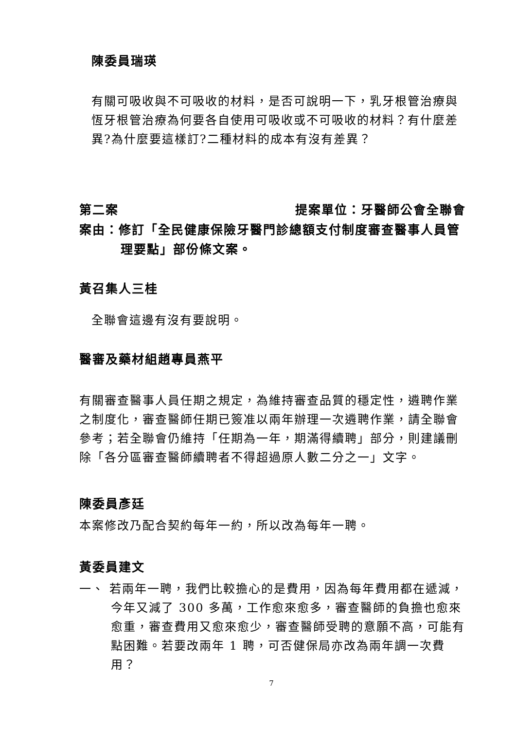陳委員瑞瑛
有關可吸收與不可吸收的材料，是否可說明一下，乳牙根管治療與恆牙根管治療為何要各自使用可吸收或不可吸收的材料？有什麼差異?為什麼要這樣訂?二種材料的成本有沒有差異？
第二案 提案單位：牙醫師公會全聯會
案由：修訂「全民健康保險牙醫門診總額支付制度審查醫事人員管理要點」部份條文案。
黃召集人三桂
全聯會這邊有沒有要說明。
醫審及藥材組趙專員燕平
有關審查醫事人員任期之規定，為維持審查品質的穩定性，遴聘作業之制度化，審查醫師任期已簽准以兩年辦理一次遴聘作業，請全聯會參考；若全聯會仍維持「任期為一年，期滿得續聘」部分，則建議刪除「各分區審查醫師續聘者不得超過原人數二分之一」文字。
陳委員彥廷
本案修改乃配合契約每年一約，所以改為每年一聘。
黃委員建文
一、 若兩年一聘，我們比較擔心的是費用，因為每年費用都在遞減，今年又減了 300 多萬，工作愈來愈多，審查醫師的負擔也愈來愈重，審查費用又愈來愈少，審查醫師受聘的意願不高，可能有點困難。若要改兩年 1 聘，可否健保局亦改為兩年調一次費用？
7